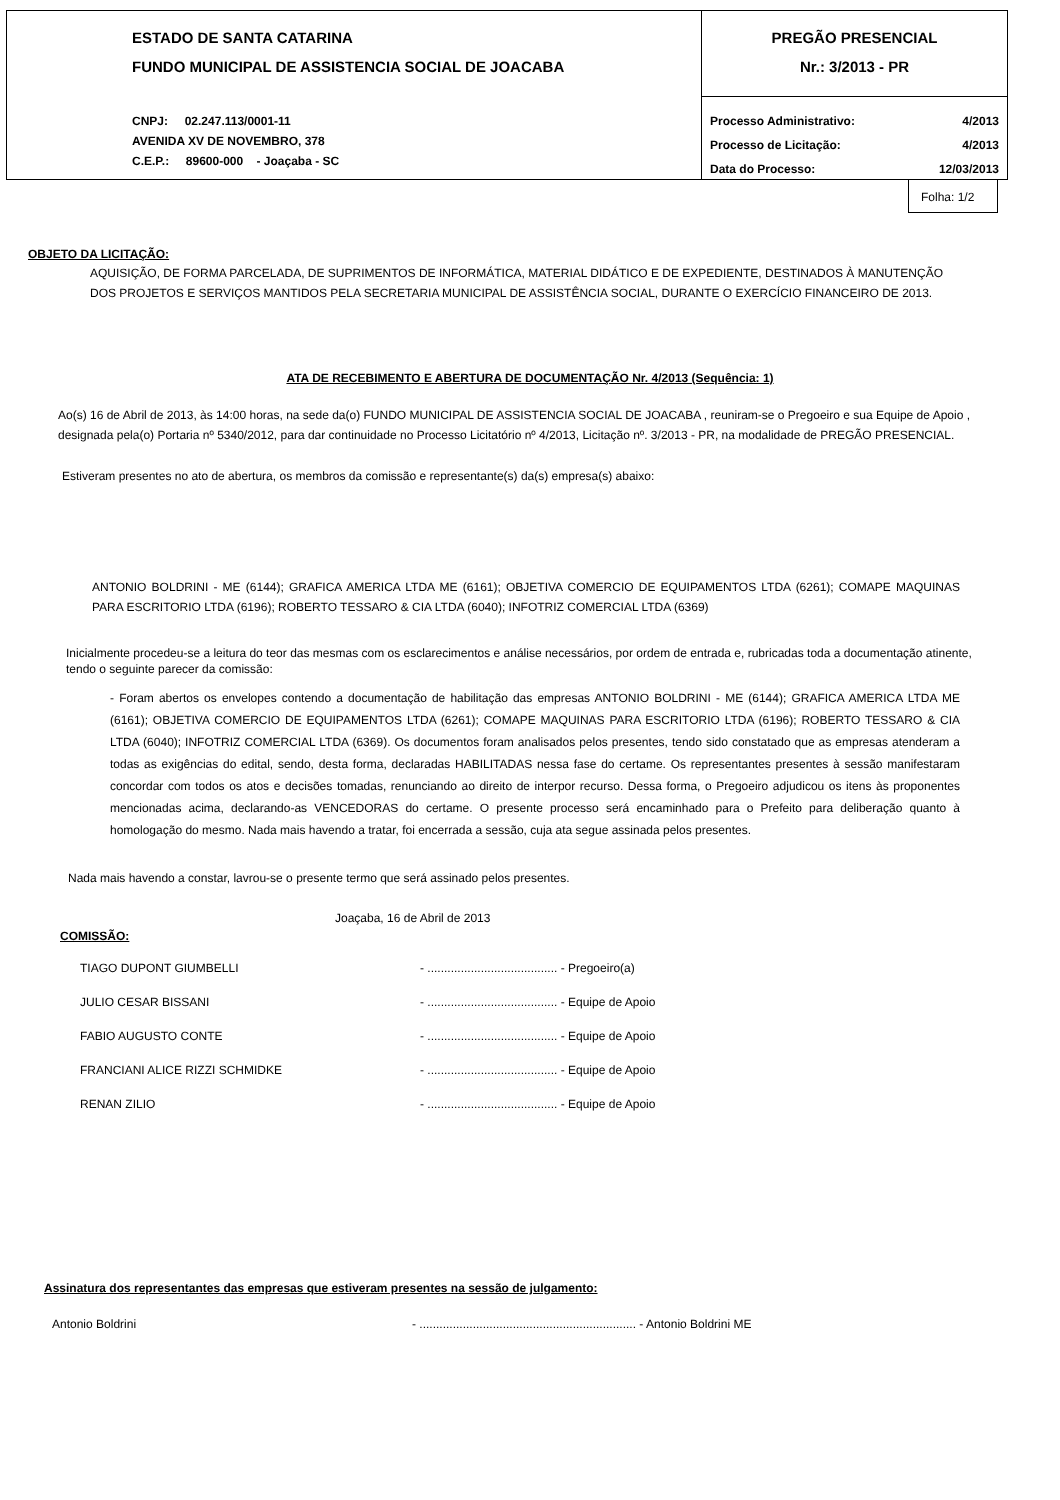ESTADO DE SANTA CATARINA
FUNDO MUNICIPAL DE ASSISTENCIA SOCIAL DE JOACABA
CNPJ: 02.247.113/0001-11
AVENIDA XV DE NOVEMBRO, 378
C.E.P.: 89600-000 - Joaçaba - SC
PREGÃO PRESENCIAL
Nr.: 3/2013 - PR
Processo Administrativo: 4/2013
Processo de Licitação: 4/2013
Data do Processo: 12/03/2013
Folha: 1/2
OBJETO DA LICITAÇÃO:
AQUISIÇÃO, DE FORMA PARCELADA, DE SUPRIMENTOS DE INFORMÁTICA, MATERIAL DIDÁTICO E DE EXPEDIENTE, DESTINADOS À MANUTENÇÃO DOS PROJETOS E SERVIÇOS MANTIDOS PELA SECRETARIA MUNICIPAL DE ASSISTÊNCIA SOCIAL, DURANTE O EXERCÍCIO FINANCEIRO DE 2013.
ATA DE RECEBIMENTO E ABERTURA DE DOCUMENTAÇÃO Nr. 4/2013 (Sequência: 1)
Ao(s) 16 de Abril de 2013, às 14:00 horas, na sede da(o) FUNDO MUNICIPAL DE ASSISTENCIA SOCIAL DE JOACABA , reuniram-se o Pregoeiro e sua Equipe de Apoio , designada pela(o) Portaria nº 5340/2012, para dar continuidade no Processo Licitatório nº 4/2013, Licitação nº. 3/2013 - PR, na modalidade de PREGÃO PRESENCIAL.
Estiveram presentes no ato de abertura, os membros da comissão e representante(s) da(s) empresa(s) abaixo:
ANTONIO BOLDRINI - ME (6144); GRAFICA AMERICA LTDA ME (6161); OBJETIVA COMERCIO DE EQUIPAMENTOS LTDA (6261); COMAPE MAQUINAS PARA ESCRITORIO LTDA (6196); ROBERTO TESSARO & CIA LTDA (6040); INFOTRIZ COMERCIAL LTDA (6369)
Inicialmente procedeu-se a leitura do teor das mesmas com os esclarecimentos e análise necessários, por ordem de entrada e, rubricadas toda a documentação atinente, tendo o seguinte parecer da comissão:
- Foram abertos os envelopes contendo a documentação de habilitação das empresas ANTONIO BOLDRINI - ME (6144); GRAFICA AMERICA LTDA ME (6161); OBJETIVA COMERCIO DE EQUIPAMENTOS LTDA (6261); COMAPE MAQUINAS PARA ESCRITORIO LTDA (6196); ROBERTO TESSARO & CIA LTDA (6040); INFOTRIZ COMERCIAL LTDA (6369). Os documentos foram analisados pelos presentes, tendo sido constatado que as empresas atenderam a todas as exigências do edital, sendo, desta forma, declaradas HABILITADAS nessa fase do certame. Os representantes presentes à sessão manifestaram concordar com todos os atos e decisões tomadas, renunciando ao direito de interpor recurso. Dessa forma, o Pregoeiro adjudicou os itens às proponentes mencionadas acima, declarando-as VENCEDORAS do certame. O presente processo será encaminhado para o Prefeito para deliberação quanto à homologação do mesmo. Nada mais havendo a tratar, foi encerrada a sessão, cuja ata segue assinada pelos presentes.
Nada mais havendo a constar, lavrou-se o presente termo que será assinado pelos presentes.
Joaçaba, 16 de Abril de 2013
COMISSÃO:
TIAGO DUPONT GIUMBELLI - ....................................... - Pregoeiro(a)
JULIO CESAR BISSANI - ....................................... - Equipe de Apoio
FABIO AUGUSTO CONTE - ....................................... - Equipe de Apoio
FRANCIANI ALICE RIZZI SCHMIDKE - ....................................... - Equipe de Apoio
RENAN ZILIO - ....................................... - Equipe de Apoio
Assinatura dos representantes das empresas que estiveram presentes na sessão de julgamento:
Antonio Boldrini - ................................................................. - Antonio Boldrini ME